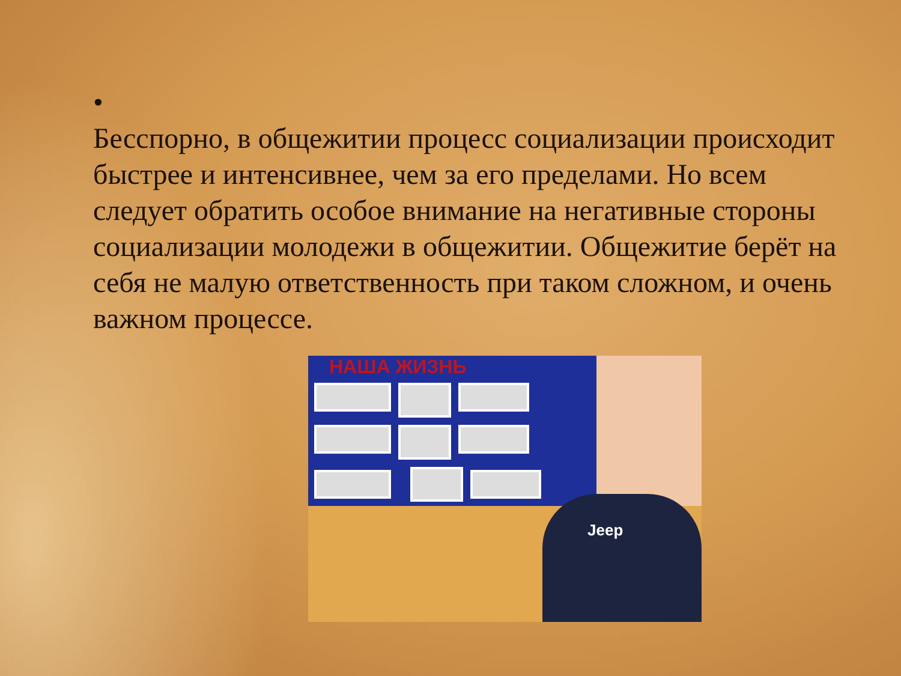•
Бесспорно, в общежитии процесс социализации происходит быстрее и интенсивнее, чем за его пределами. Но всем следует обратить особое внимание на негативные стороны социализации молодежи в общежитии. Общежитие берёт на себя не малую ответственность при таком сложном, и очень важном процессе.
НАША ЖИЗНЬ
Jeep